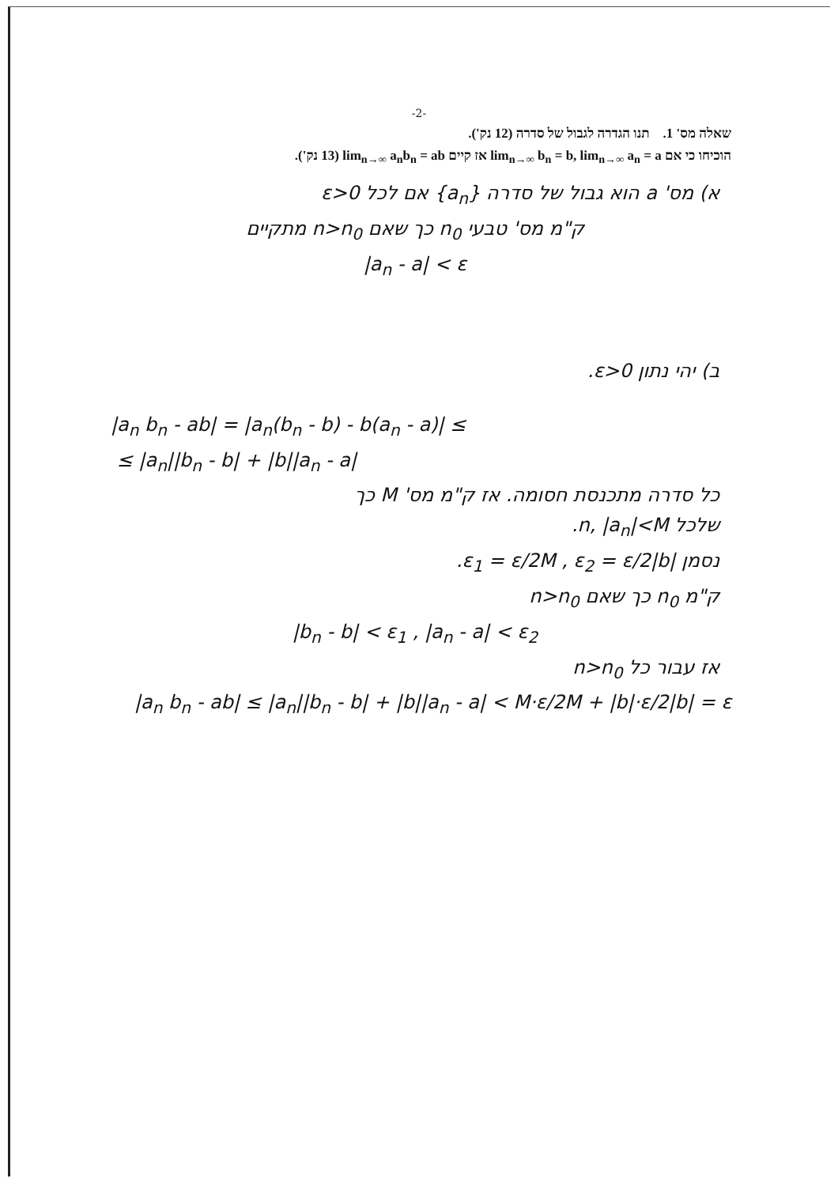-2-
שאלה מס' 1. תנו הגדרה לגבול של סדרה (12 נק').
הוכיחו כי אם lim<sub>n→∞</sub> b<sub>n</sub> = b, lim<sub>n→∞</sub> a<sub>n</sub> = a אז קיים lim<sub>n→∞</sub> a<sub>n</sub>b<sub>n</sub> = ab (13 נק').
א) מס' a הוא גבול של סדרה {a<sub>n</sub>} אם לכל ε>0
ק"מ מס' טבעי n<sub>0</sub> כך שאם n>n<sub>0</sub> מתקיים
|a<sub>n</sub> - a| < ε
ב) יהי נתון ε>0.
|a<sub>n</sub> b<sub>n</sub> - ab| = |a<sub>n</sub>(b<sub>n</sub> - b) - b(a<sub>n</sub> - a)| ≤
≤ |a<sub>n</sub>||b<sub>n</sub> - b| + |b||a<sub>n</sub> - a|
כל סדרה מתכנסת חסומה. אז ק"מ מס' M כך
שלכל n, |a<sub>n</sub>|<M.
נסמן ε<sub>1</sub> = ε/2M , ε<sub>2</sub> = ε/2|b|.
ק"מ n<sub>0</sub> כך שאם n>n<sub>0</sub>
|b<sub>n</sub> - b| < ε<sub>1</sub> , |a<sub>n</sub> - a| < ε<sub>2</sub>
אז עבור כל n>n<sub>0</sub>
|a<sub>n</sub> b<sub>n</sub> - ab| ≤ |a<sub>n</sub>||b<sub>n</sub> - b| + |b||a<sub>n</sub> - a| < M·ε/2M + |b|·ε/2|b| = ε